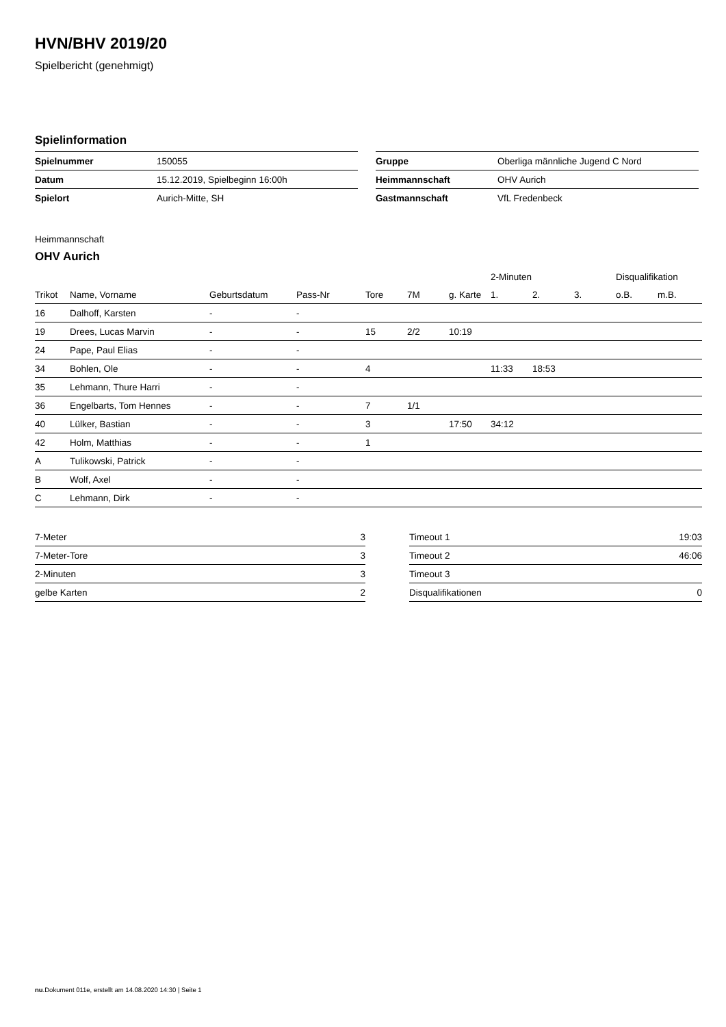HVN/BHV 2019/20
Spielbericht (genehmigt)
Spielinformation
| Spielnummer | 150055 |
| Datum | 15.12.2019, Spielbeginn 16:00h |
| Spielort | Aurich-Mitte, SH |
| Gruppe | Oberliga männliche Jugend C Nord |
| Heimmannschaft | OHV Aurich |
| Gastmannschaft | VfL Fredenbeck |
Heimmannschaft
OHV Aurich
| | | | | | | | 2-Minuten | | | Disqualifikation | |
| --- | --- | --- | --- | --- | --- | --- | --- | --- | --- | --- | --- |
| Trikot | Name, Vorname | Geburtsdatum | Pass-Nr | Tore | 7M | g. Karte | 1. | 2. | 3. | o.B. | m.B. |
| 16 | Dalhoff, Karsten | - | - | | | | | | | | |
| 19 | Drees, Lucas Marvin | - | - | 15 | 2/2 | 10:19 | | | | | |
| 24 | Pape, Paul Elias | - | - | | | | | | | | |
| 34 | Bohlen, Ole | - | - | 4 | | | 11:33 | 18:53 | | | |
| 35 | Lehmann, Thure Harri | - | - | | | | | | | | |
| 36 | Engelbarts, Tom Hennes | - | - | 7 | 1/1 | | | | | | |
| 40 | Lülker, Bastian | - | - | 3 | | 17:50 | 34:12 | | | | |
| 42 | Holm, Matthias | - | - | 1 | | | | | | | |
| A | Tulikowski, Patrick | - | - | | | | | | | | |
| B | Wolf, Axel | - | - | | | | | | | | |
| C | Lehmann, Dirk | - | - | | | | | | | | |
| 7-Meter | 3 |
| 7-Meter-Tore | 3 |
| 2-Minuten | 3 |
| gelbe Karten | 2 |
| Timeout 1 | 19:03 |
| Timeout 2 | 46:06 |
| Timeout 3 | |
| Disqualifikationen | 0 |
nu.Dokument 011e, erstellt am 14.08.2020 14:30 | Seite 1